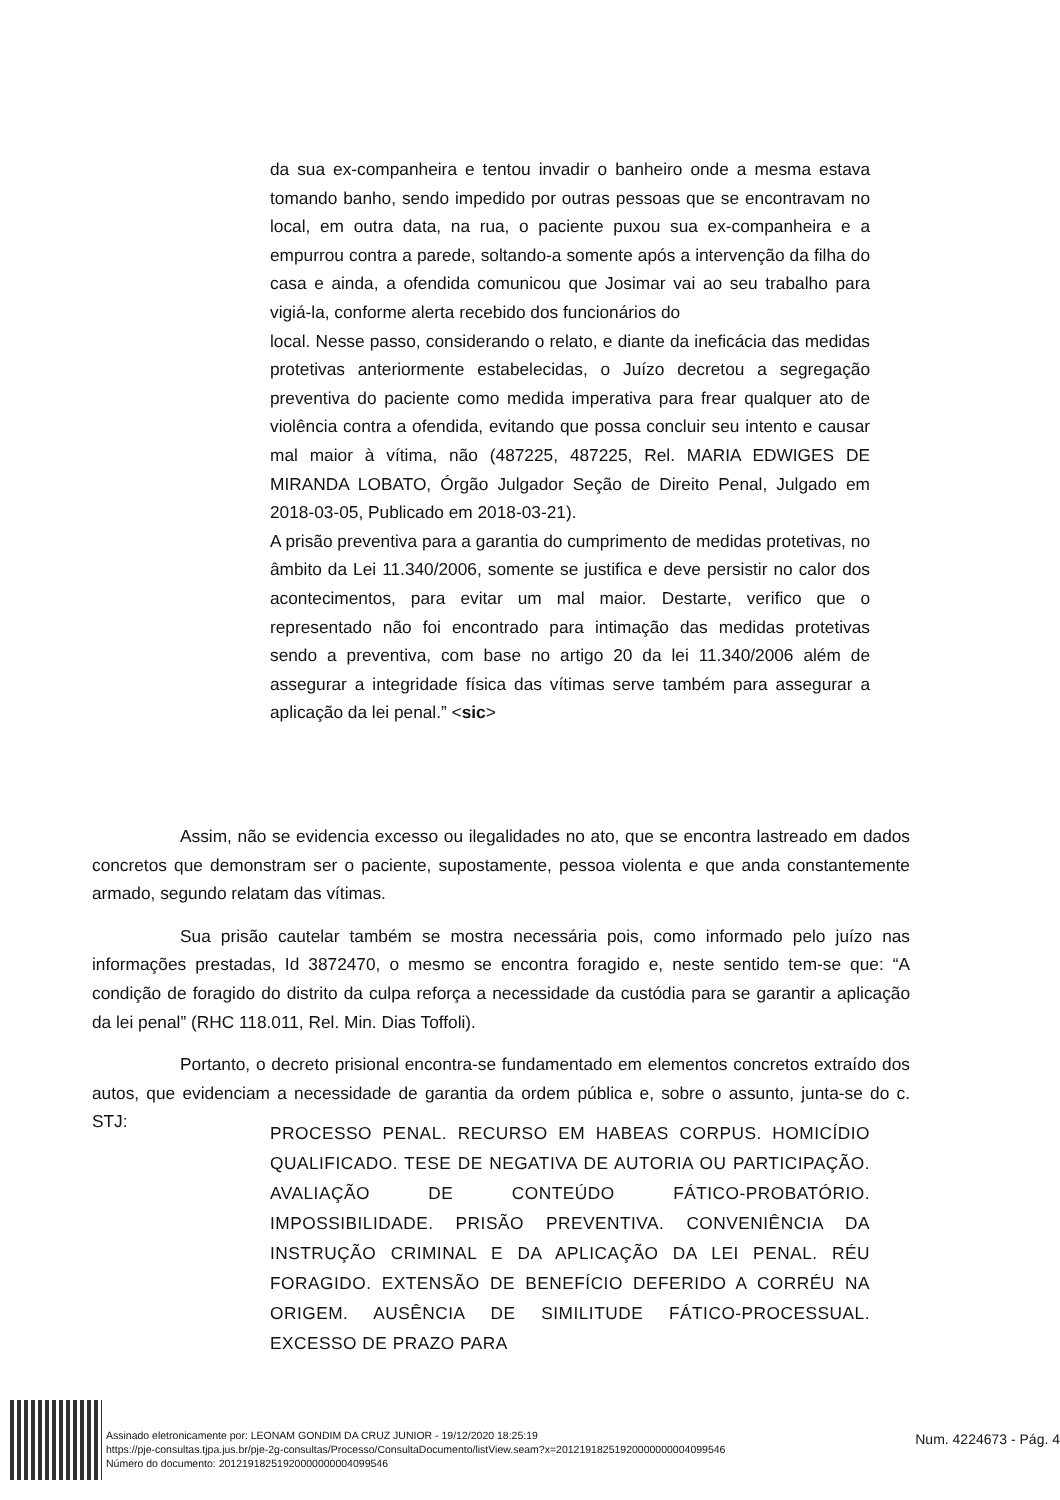da sua ex-companheira e tentou invadir o banheiro onde a mesma estava tomando banho, sendo impedido por outras pessoas que se encontravam no local, em outra data, na rua, o paciente puxou sua ex-companheira e a empurrou contra a parede, soltando-a somente após a intervenção da filha do casa e ainda, a ofendida comunicou que Josimar vai ao seu trabalho para vigiá-la, conforme alerta recebido dos funcionários do
local. Nesse passo, considerando o relato, e diante da ineficácia das medidas protetivas anteriormente estabelecidas, o Juízo decretou a segregação preventiva do paciente como medida imperativa para frear qualquer ato de violência contra a ofendida, evitando que possa concluir seu intento e causar mal maior à vítima, não (487225, 487225, Rel. MARIA EDWIGES DE MIRANDA LOBATO, Órgão Julgador Seção de Direito Penal, Julgado em 2018-03-05, Publicado em 2018-03-21).
A prisão preventiva para a garantia do cumprimento de medidas protetivas, no âmbito da Lei 11.340/2006, somente se justifica e deve persistir no calor dos acontecimentos, para evitar um mal maior. Destarte, verifico que o representado não foi encontrado para intimação das medidas protetivas sendo a preventiva, com base no artigo 20 da lei 11.340/2006 além de assegurar a integridade física das vítimas serve também para assegurar a aplicação da lei penal.” <sic>
Assim, não se evidencia excesso ou ilegalidades no ato, que se encontra lastreado em dados concretos que demonstram ser o paciente, supostamente, pessoa violenta e que anda constantemente armado, segundo relatam das vítimas.
Sua prisão cautelar também se mostra necessária pois, como informado pelo juízo nas informações prestadas, Id 3872470, o mesmo se encontra foragido e, neste sentido tem-se que: “A condição de foragido do distrito da culpa reforça a necessidade da custódia para se garantir a aplicação da lei penal” (RHC 118.011, Rel. Min. Dias Toffoli).
Portanto, o decreto prisional encontra-se fundamentado em elementos concretos extraído dos autos, que evidenciam a necessidade de garantia da ordem pública e, sobre o assunto, junta-se do c. STJ:
PROCESSO PENAL. RECURSO EM HABEAS CORPUS. HOMICÍDIO QUALIFICADO. TESE DE NEGATIVA DE AUTORIA OU PARTICIPAÇÃO. AVALIAÇÃO DE CONTEÚDO FÁTICO-PROBATÓRIO. IMPOSSIBILIDADE. PRISÃO PREVENTIVA. CONVENIÊNCIA DA INSTRUÇÃO CRIMINAL E DA APLICAÇÃO DA LEI PENAL. RÉU FORAGIDO. EXTENSÃO DE BENEFÍCIO DEFERIDO A CORRÉU NA ORIGEM. AUSÊNCIA DE SIMILITUDE FÁTICO-PROCESSUAL. EXCESSO DE PRAZO PARA
Assinado eletronicamente por: LEONAM GONDIM DA CRUZ JUNIOR - 19/12/2020 18:25:19
https://pje-consultas.tjpa.jus.br/pje-2g-consultas/Processo/ConsultaDocumento/listView.seam?x=20121918251920000000004099546
Número do documento: 20121918251920000000004099546
Num. 4224673 - Pág. 4